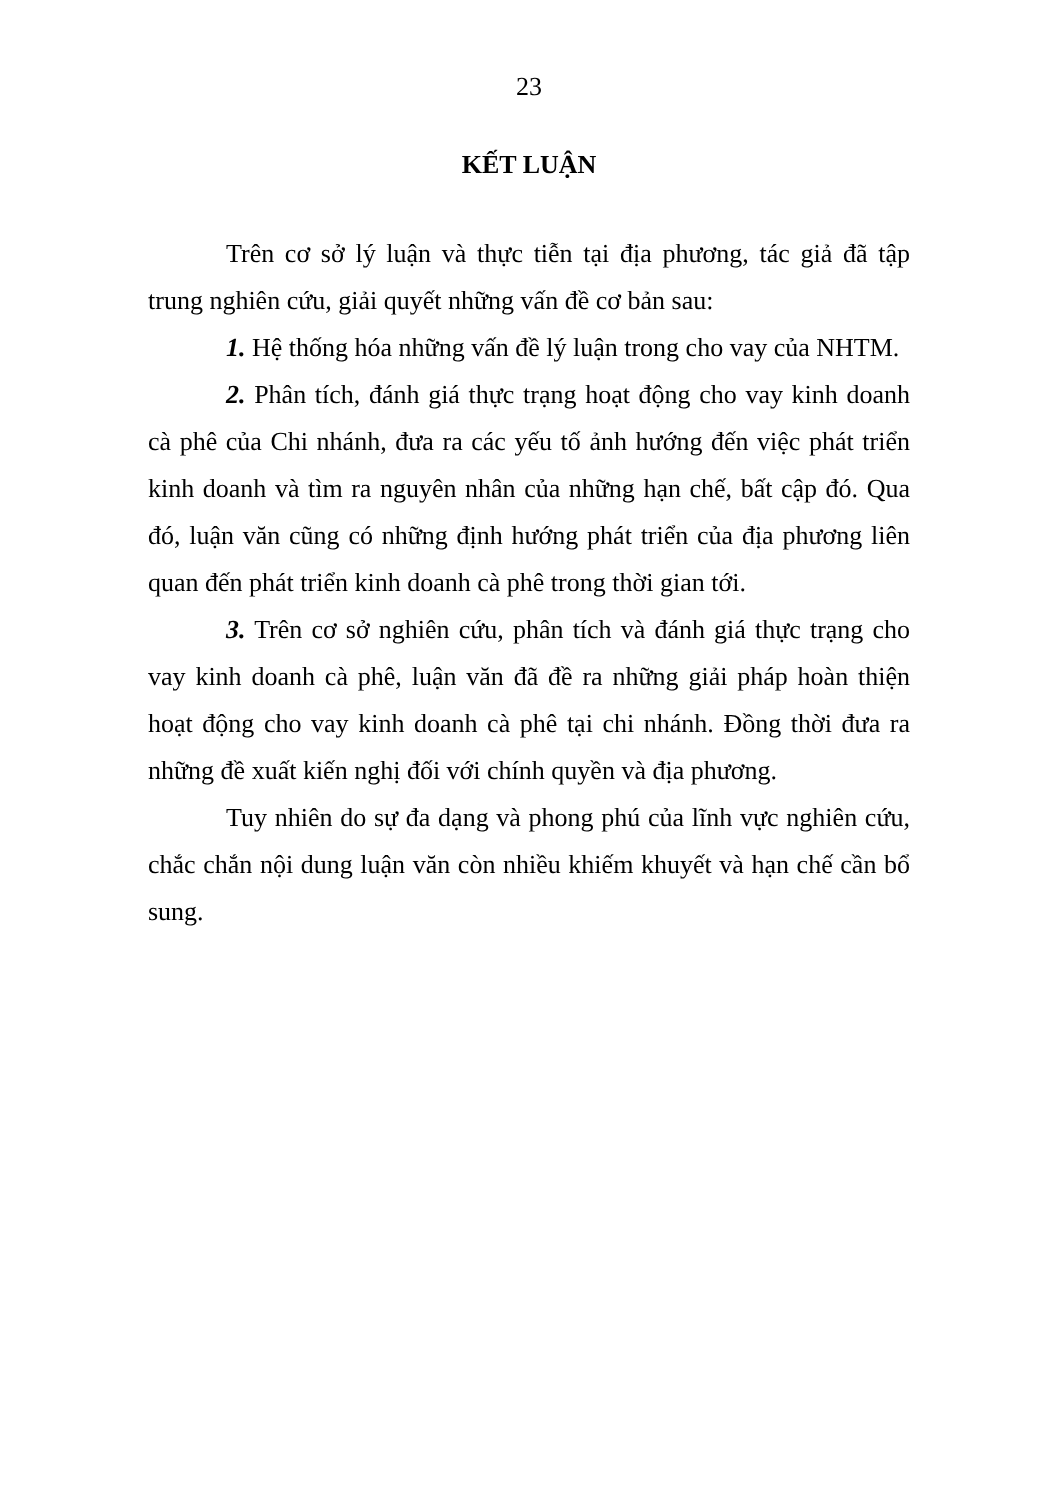23
KẾT LUẬN
Trên cơ sở lý luận và thực tiễn tại địa phương, tác giả đã tập trung nghiên cứu, giải quyết những vấn đề cơ bản sau:
1. Hệ thống hóa những vấn đề lý luận trong cho vay của NHTM.
2. Phân tích, đánh giá thực trạng hoạt động cho vay kinh doanh cà phê của Chi nhánh, đưa ra các yếu tố ảnh hướng đến việc phát triển kinh doanh và tìm ra nguyên nhân của những hạn chế, bất cập đó. Qua đó, luận văn cũng có những định hướng phát triển của địa phương liên quan đến phát triển kinh doanh cà phê trong thời gian tới.
3. Trên cơ sở nghiên cứu, phân tích và đánh giá thực trạng cho vay kinh doanh cà phê, luận văn đã đề ra những giải pháp hoàn thiện hoạt động cho vay kinh doanh cà phê tại chi nhánh. Đồng thời đưa ra những đề xuất kiến nghị đối với chính quyền và địa phương.
Tuy nhiên do sự đa dạng và phong phú của lĩnh vực nghiên cứu, chắc chắn nội dung luận văn còn nhiều khiếm khuyết và hạn chế cần bổ sung.